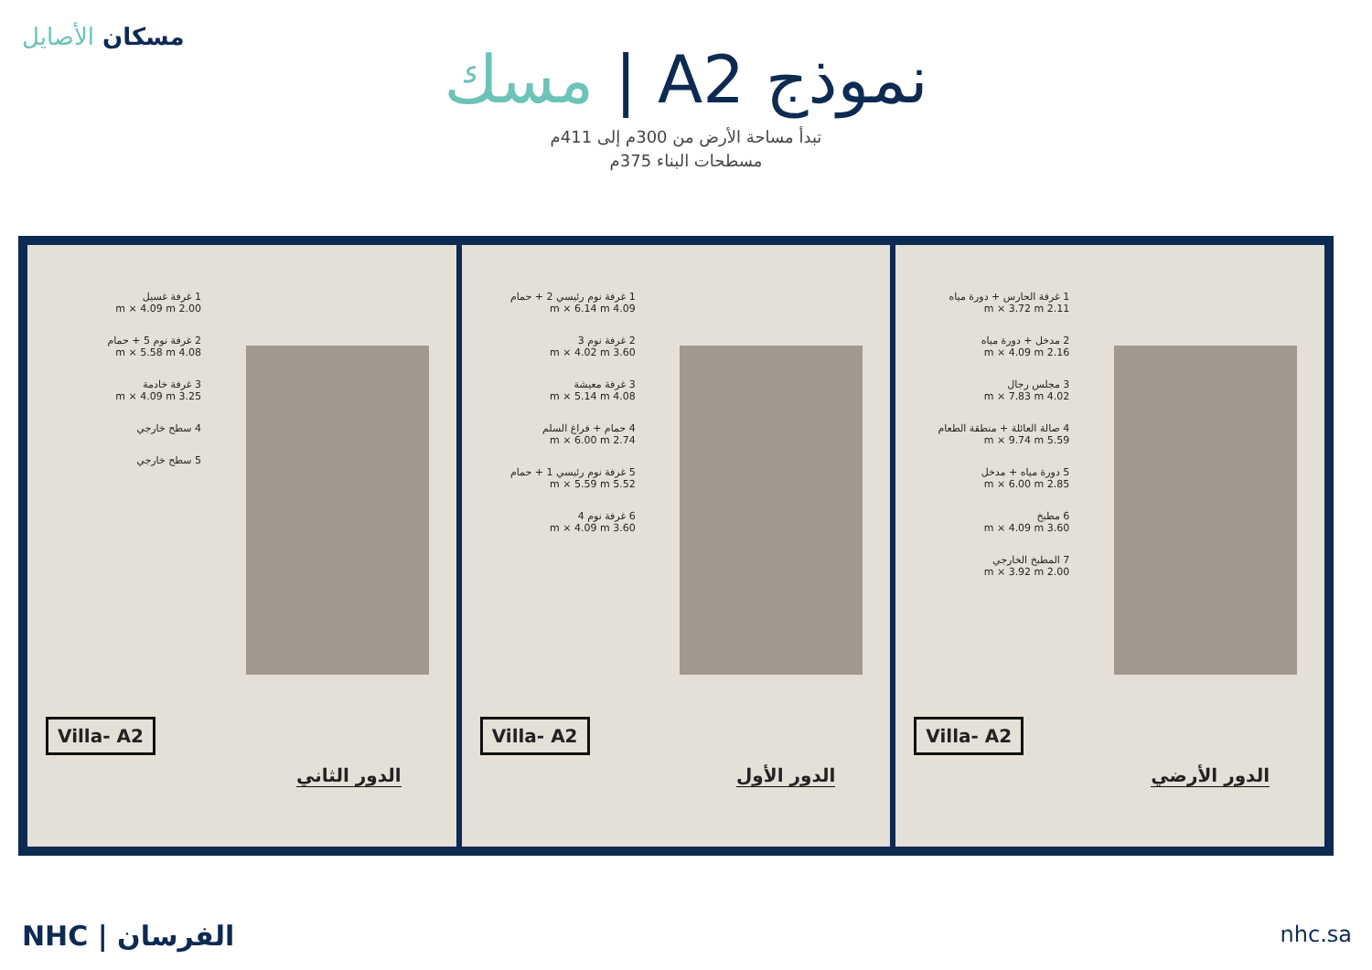مسكان الأصايل
نموذج A2 | مسك
تبدأ مساحة الأرض من 300م إلى 411م
مسطحات البناء 375م
1 غرفة غسيل
2.00 m × 4.09 m
2 غرفة نوم 5 + حمام
4.08 m × 5.58 m
3 غرفة خادمة
3.25 m × 4.09 m
4 سطح خارجي
5 سطح خارجي
Villa- A2
الدور الثاني
1 غرفة نوم رئيسي 2 + حمام
4.09 m × 6.14 m
2 غرفة نوم 3
3.60 m × 4.02 m
3 غرفة معيشة
4.08 m × 5.14 m
4 حمام + فراغ السلم
2.74 m × 6.00 m
5 غرفة نوم رئيسي 1 + حمام
5.52 m × 5.59 m
6 غرفة نوم 4
3.60 m × 4.09 m
Villa- A2
الدور الأول
1 غرفة الحارس + دورة مياه
2.11 m × 3.72 m
2 مدخل + دورة مياه
2.16 m × 4.09 m
3 مجلس رجال
4.02 m × 7.83 m
4 صالة العائلة + منطقة الطعام
5.59 m × 9.74 m
5 دورة مياه + مدخل
2.85 m × 6.00 m
6 مطبخ
3.60 m × 4.09 m
7 المطبخ الخارجي
2.00 m × 3.92 m
Villa- A2
الدور الأرضي
NHC | الفرسان nhc.sa